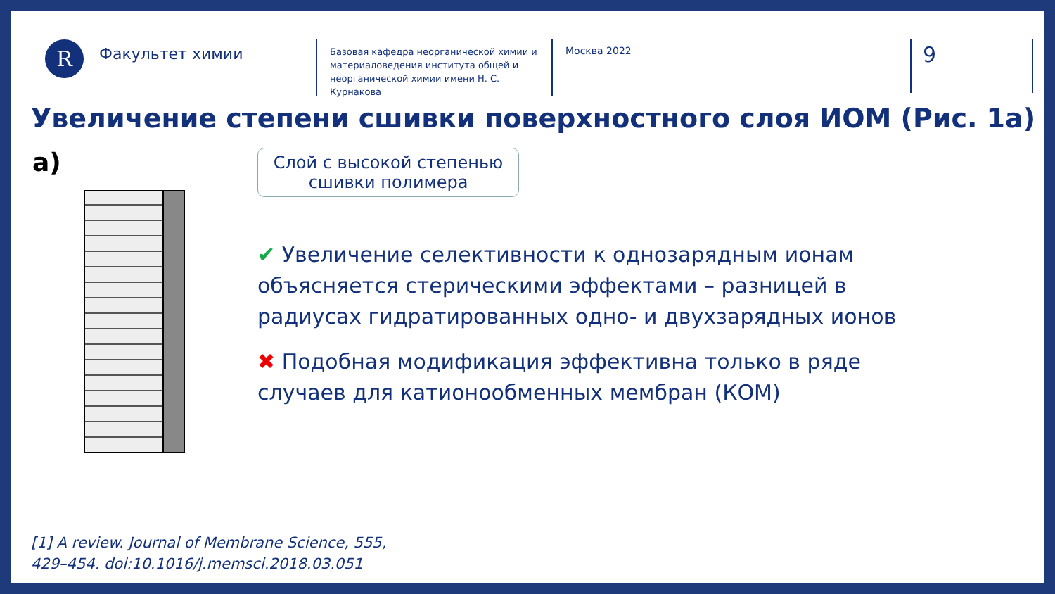R
Факультет химии
Базовая кафедра неорганической химии и материаловедения института общей и неорганической химии имени Н. С. Курнакова
Москва 2022
9
Увеличение степени сшивки поверхностного слоя ИОМ (Рис. 1а)
a)
Слой с высокой степенью сшивки полимера
✔ Увеличение селективности к однозарядным ионам объясняется стерическими эффектами – разницей в радиусах гидратированных одно- и двухзарядных ионов
✖ Подобная модификация эффективна только в ряде случаев для катионообменных мембран (КОМ)
[1] A review. Journal of Membrane Science, 555,
429–454. doi:10.1016/j.memsci.2018.03.051